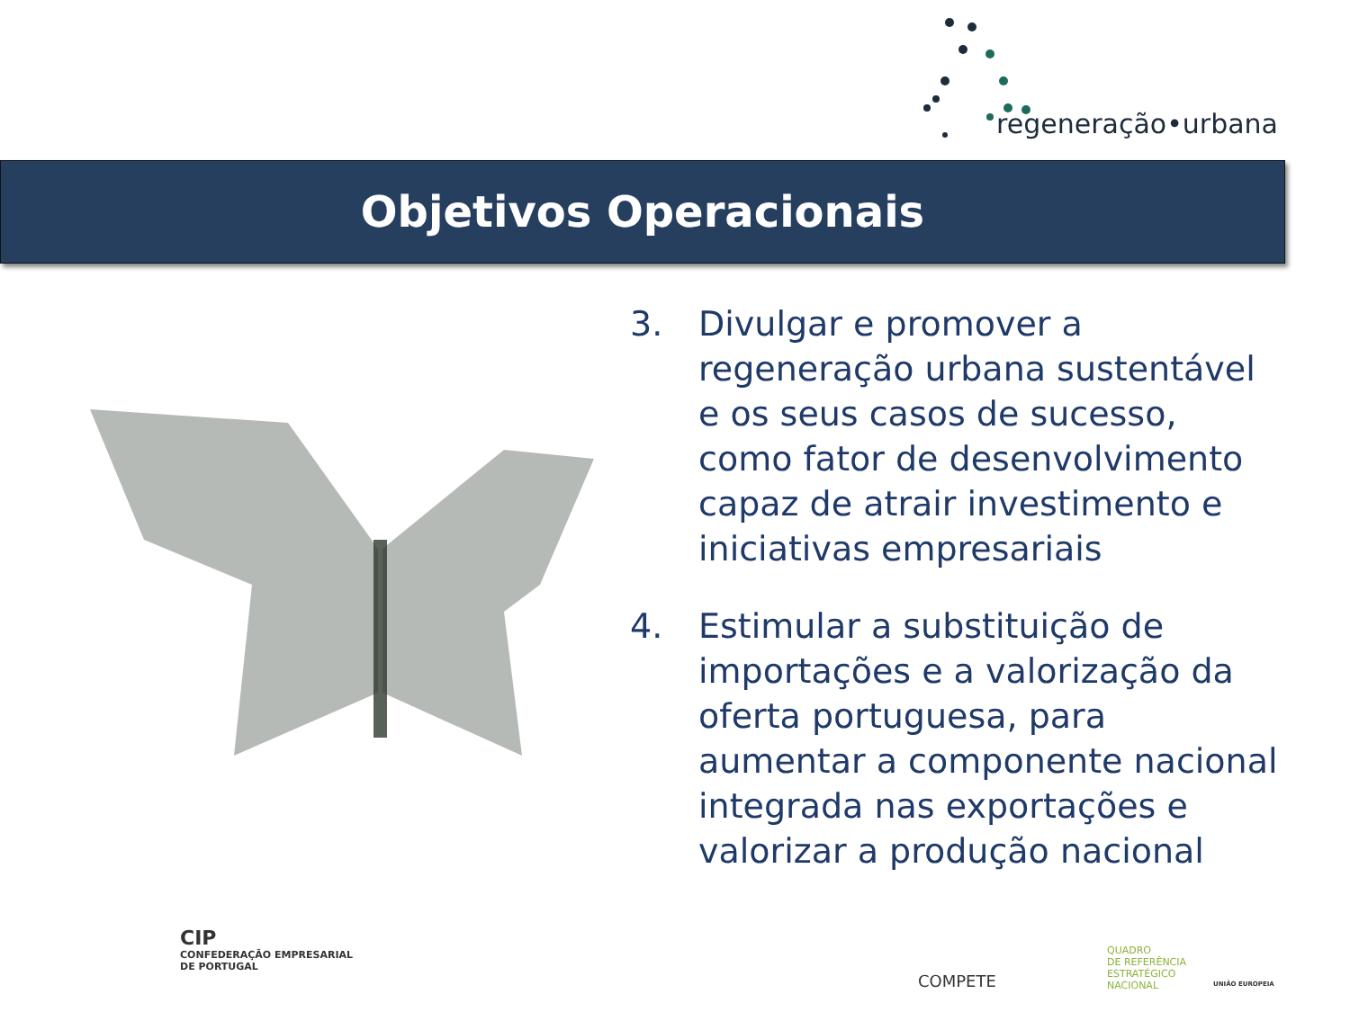regeneração•urbana
Objetivos Operacionais
3. Divulgar e promover a regeneração urbana sustentável e os seus casos de sucesso, como fator de desenvolvimento capaz de atrair investimento e iniciativas empresariais
4. Estimular a substituição de importações e a valorização da oferta portuguesa, para aumentar a componente nacional integrada nas exportações e valorizar a produção nacional
CIP
CONFEDERAÇÃO EMPRESARIAL
DE PORTUGAL
COMPETE
QUADRO
DE REFERÊNCIA
ESTRATÉGICO
NACIONAL
UNIÃO EUROPEIA